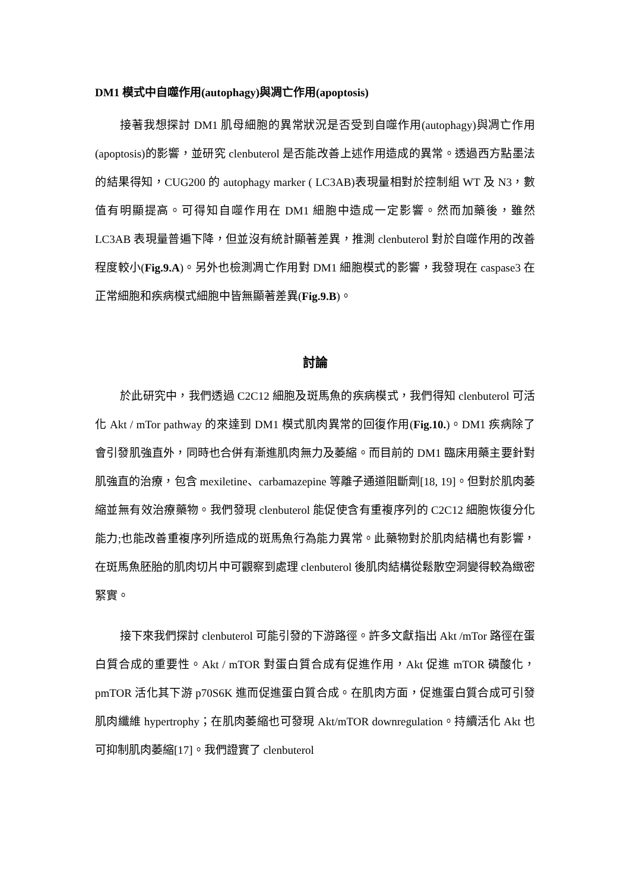DM1 模式中自噬作用(autophagy)與凋亡作用(apoptosis)
接著我想探討 DM1 肌母細胞的異常狀況是否受到自噬作用(autophagy)與凋亡作用(apoptosis)的影響，並研究 clenbuterol 是否能改善上述作用造成的異常。透過西方點墨法的結果得知，CUG200 的 autophagy marker ( LC3AB)表現量相對於控制組 WT 及 N3，數值有明顯提高。可得知自噬作用在 DM1 細胞中造成一定影響。然而加藥後，雖然 LC3AB 表現量普遍下降，但並沒有統計顯著差異，推測 clenbuterol 對於自噬作用的改善程度較小(Fig.9.A)。另外也檢測凋亡作用對 DM1 細胞模式的影響，我發現在 caspase3 在正常細胞和疾病模式細胞中皆無顯著差異(Fig.9.B)。
討論
於此研究中，我們透過 C2C12 細胞及斑馬魚的疾病模式，我們得知 clenbuterol 可活化 Akt / mTor pathway 的來達到 DM1 模式肌肉異常的回復作用(Fig.10.)。DM1 疾病除了會引發肌強直外，同時也合併有漸進肌肉無力及萎縮。而目前的 DM1 臨床用藥主要針對肌強直的治療，包含 mexiletine、carbamazepine 等離子通道阻斷劑[18, 19]。但對於肌肉萎縮並無有效治療藥物。我們發現 clenbuterol 能促使含有重複序列的 C2C12 細胞恢復分化能力;也能改善重複序列所造成的斑馬魚行為能力異常。此藥物對於肌肉結構也有影響，在斑馬魚胚胎的肌肉切片中可觀察到處理 clenbuterol 後肌肉結構從鬆散空洞變得較為緻密緊實。
接下來我們探討 clenbuterol 可能引發的下游路徑。許多文獻指出 Akt /mTor 路徑在蛋白質合成的重要性。Akt / mTOR 對蛋白質合成有促進作用，Akt 促進 mTOR 磷酸化，pmTOR 活化其下游 p70S6K 進而促進蛋白質合成。在肌肉方面，促進蛋白質合成可引發肌肉纖維 hypertrophy；在肌肉萎縮也可發現 Akt/mTOR downregulation。持續活化 Akt 也可抑制肌肉萎縮[17]。我們證實了 clenbuterol